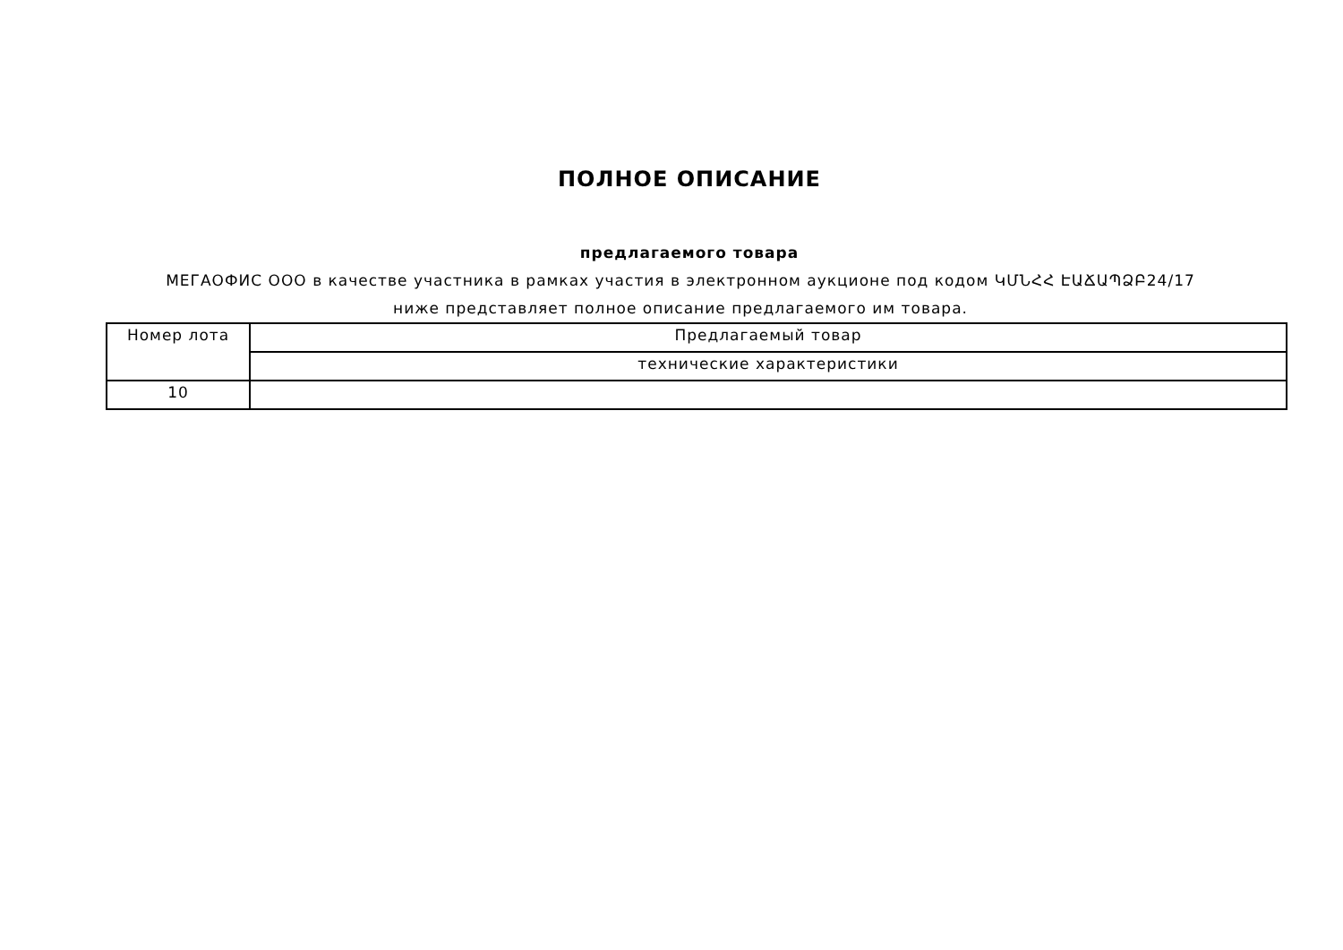ПОЛНОЕ ОПИСАНИЕ
предлагаемого товара
МЕГАОФИС ООО в качестве участника в рамках участия в электронном аукционе под кодом ԿՄՆՀՀ ԷԱՃԱՊՁԲ24/17 ниже представляет полное описание предлагаемого им товара.
| Номер лота | Предлагаемый товар |
| | технические характеристики |
| 10 | |